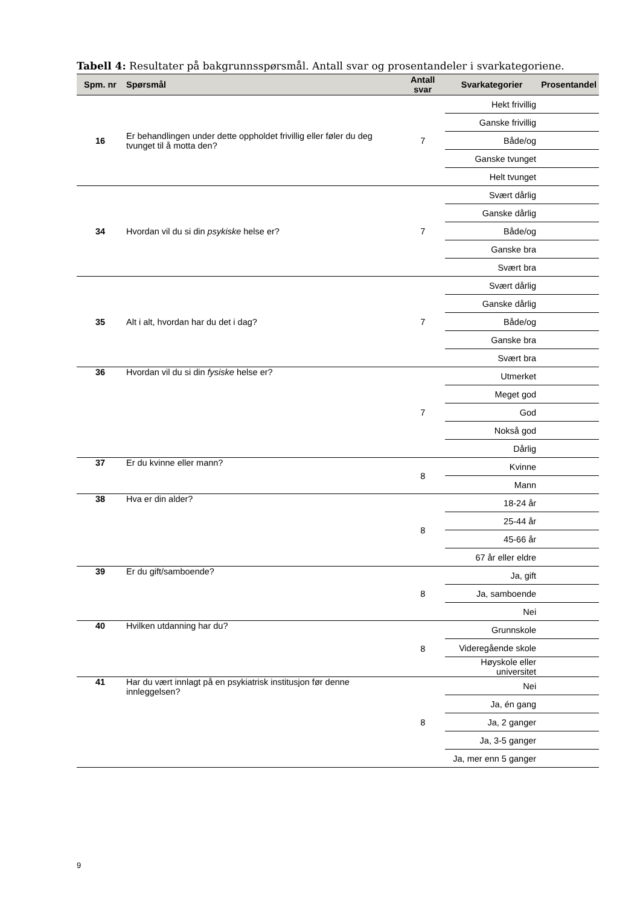Tabell 4: Resultater på bakgrunnsspørsmål. Antall svar og prosentandeler i svarkategoriene.
| Spm. nr | Spørsmål | Antall svar | Svarkategorier | Prosentandel |
| --- | --- | --- | --- | --- |
| 16 | Er behandlingen under dette oppholdet frivillig eller føler du deg tvunget til å motta den? | 7 | Hekt frivillig | |
| | | | Ganske frivillig | |
| | | | Både/og | |
| | | | Ganske tvunget | |
| | | | Helt tvunget | |
| 34 | Hvordan vil du si din psykiske helse er? | 7 | Svært dårlig | |
| | | | Ganske dårlig | |
| | | | Både/og | |
| | | | Ganske bra | |
| | | | Svært bra | |
| 35 | Alt i alt, hvordan har du det i dag? | 7 | Svært dårlig | |
| | | | Ganske dårlig | |
| | | | Både/og | |
| | | | Ganske bra | |
| | | | Svært bra | |
| 36 | Hvordan vil du si din fysiske helse er? | 7 | Utmerket | |
| | | | Meget god | |
| | | | God | |
| | | | Nokså god | |
| | | | Dårlig | |
| 37 | Er du kvinne eller mann? | 8 | Kvinne | |
| | | | Mann | |
| 38 | Hva er din alder? | 8 | 18-24 år | |
| | | | 25-44 år | |
| | | | 45-66 år | |
| | | | 67 år eller eldre | |
| 39 | Er du gift/samboende? | 8 | Ja, gift | |
| | | | Ja, samboende | |
| | | | Nei | |
| 40 | Hvilken utdanning har du? | 8 | Grunnskole | |
| | | | Videregående skole | |
| | | | Høyskole eller universitet | |
| 41 | Har du vært innlagt på en psykiatrisk institusjon før denne innleggelsen? | 8 | Nei | |
| | | | Ja, én gang | |
| | | | Ja, 2 ganger | |
| | | | Ja, 3-5 ganger | |
| | | | Ja, mer enn 5 ganger | |
9